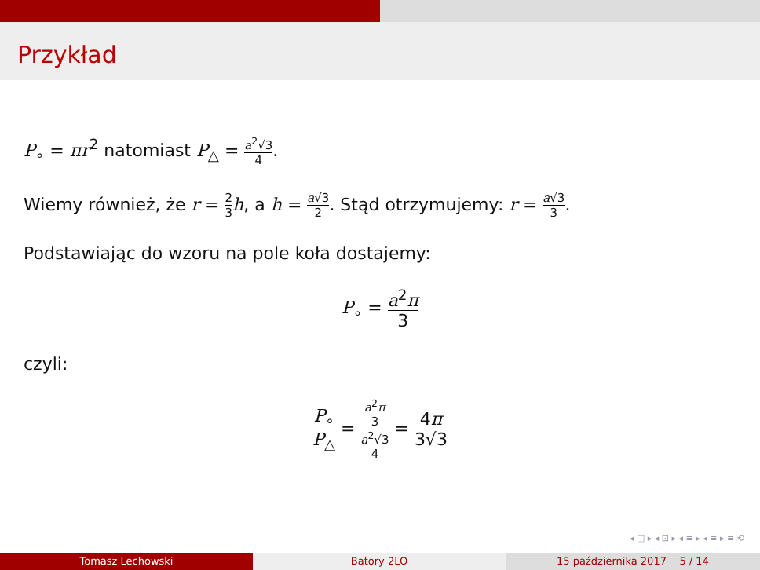Przykład
P<sub>∘</sub> = πr<sup>2</sup> natomiast P<sub>△</sub> = a<sup>2</sup>√3 4.
Wiemy również, że r = 2 3 h, a h = a√3 2. Stąd otrzymujemy: r = a√3 3.
Podstawiając do wzoru na pole koła dostajemy:
P<sub>∘</sub> = a<sup>2</sup>π 3
czyli:
P<sub>∘</sub> P<sub>△</sub> = a<sup>2</sup>π
3 a<sup>2</sup>√3
4 = 4π 3√3
◂ □ ▸ ◂ ⊡ ▸ ◂ ≡ ▸ ◂ ≡ ▸ ≡ ⟲
Tomasz Lechowski Batory 2LO 15 października 2017 5 / 14